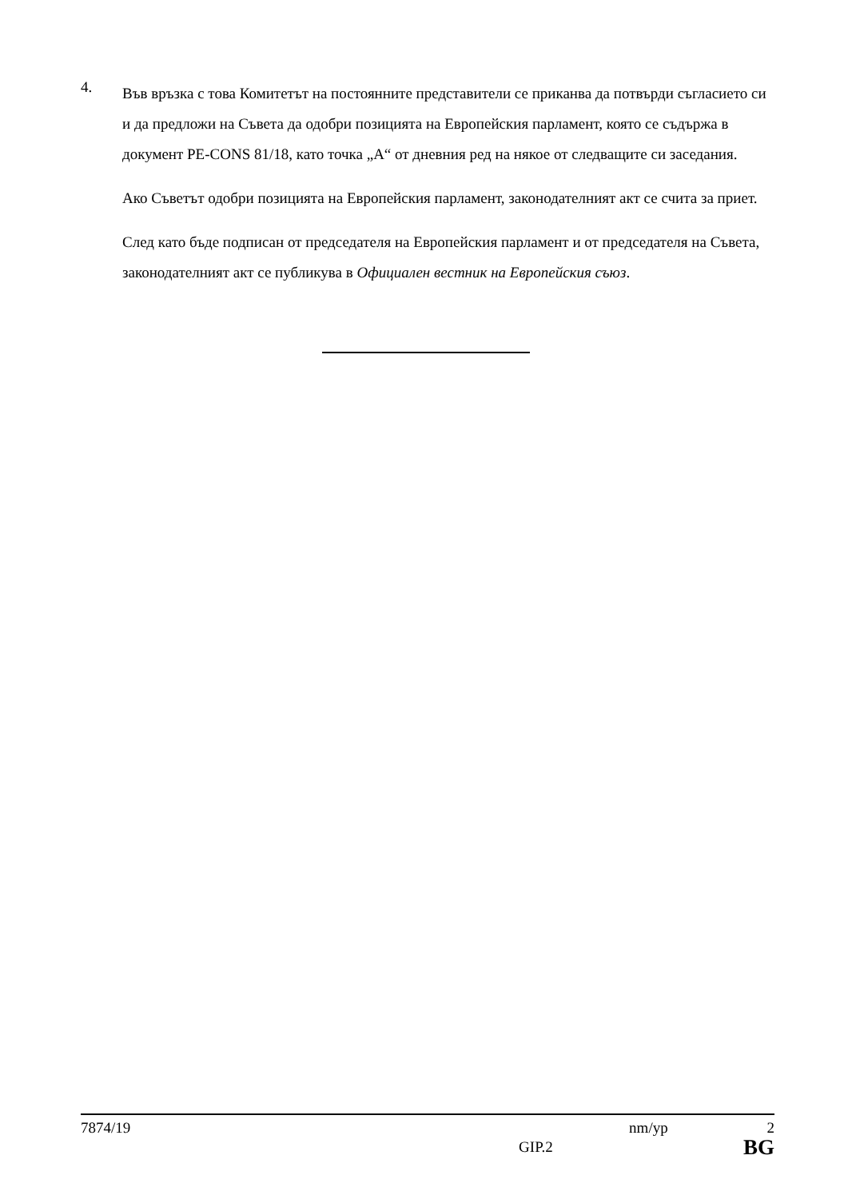4.
Във връзка с това Комитетът на постоянните представители се приканва да потвърди съгласието си и да предложи на Съвета да одобри позицията на Европейския парламент, която се съдържа в документ PE-CONS 81/18, като точка „A“ от дневния ред на някое от следващите си заседания.
Ако Съветът одобри позицията на Европейския парламент, законодателният акт се счита за приет.
След като бъде подписан от председателя на Европейския парламент и от председателя на Съвета, законодателният акт се публикува в Официален вестник на Европейския съюз.
7874/19 nm/yp 2
GIP.2 BG